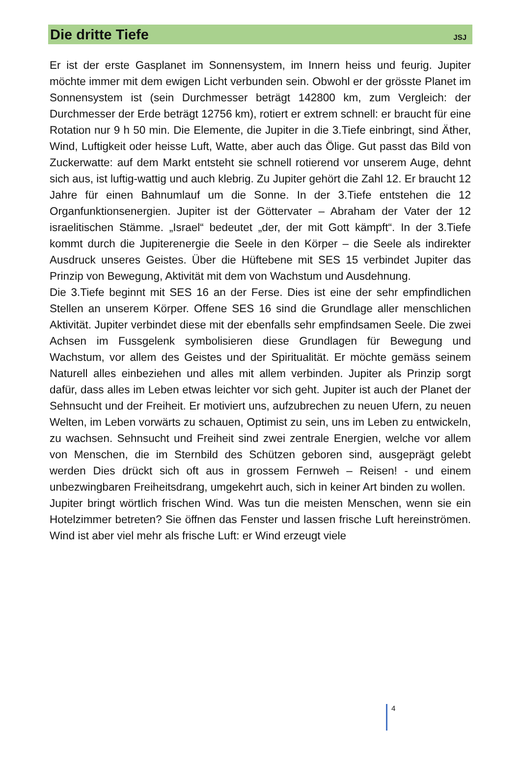Die dritte Tiefe
JSJ
Er ist der erste Gasplanet im Sonnensystem, im Innern heiss und feurig. Jupiter möchte immer mit dem ewigen Licht verbunden sein. Obwohl er der grösste Planet im Sonnensystem ist (sein Durchmesser beträgt 142800 km, zum Vergleich: der Durchmesser der Erde beträgt 12756 km), rotiert er extrem schnell: er braucht für eine Rotation nur 9 h 50 min. Die Elemente, die Jupiter in die 3.Tiefe einbringt, sind Äther, Wind, Luftigkeit oder heisse Luft, Watte, aber auch das Ölige. Gut passt das Bild von Zuckerwatte: auf dem Markt entsteht sie schnell rotierend vor unserem Auge, dehnt sich aus, ist luftig-wattig und auch klebrig. Zu Jupiter gehört die Zahl 12. Er braucht 12 Jahre für einen Bahnumlauf um die Sonne. In der 3.Tiefe entstehen die 12 Organfunktionsenergien. Jupiter ist der Göttervater – Abraham der Vater der 12 israelitischen Stämme. „Israel“ bedeutet „der, der mit Gott kämpft“. In der 3.Tiefe kommt durch die Jupiterenergie die Seele in den Körper – die Seele als indirekter Ausdruck unseres Geistes. Über die Hüftebene mit SES 15 verbindet Jupiter das Prinzip von Bewegung, Aktivität mit dem von Wachstum und Ausdehnung.
Die 3.Tiefe beginnt mit SES 16 an der Ferse. Dies ist eine der sehr empfindlichen Stellen an unserem Körper. Offene SES 16 sind die Grundlage aller menschlichen Aktivität. Jupiter verbindet diese mit der ebenfalls sehr empfindsamen Seele. Die zwei Achsen im Fussgelenk symbolisieren diese Grundlagen für Bewegung und Wachstum, vor allem des Geistes und der Spiritualität. Er möchte gemäss seinem Naturell alles einbeziehen und alles mit allem verbinden. Jupiter als Prinzip sorgt dafür, dass alles im Leben etwas leichter vor sich geht. Jupiter ist auch der Planet der Sehnsucht und der Freiheit. Er motiviert uns, aufzubrechen zu neuen Ufern, zu neuen Welten, im Leben vorwärts zu schauen, Optimist zu sein, uns im Leben zu entwickeln, zu wachsen. Sehnsucht und Freiheit sind zwei zentrale Energien, welche vor allem von Menschen, die im Sternbild des Schützen geboren sind, ausgeprägt gelebt werden Dies drückt sich oft aus in grossem Fernweh – Reisen! - und einem unbezwingbaren Freiheitsdrang, umgekehrt auch, sich in keiner Art binden zu wollen.
Jupiter bringt wörtlich frischen Wind. Was tun die meisten Menschen, wenn sie ein Hotelzimmer betreten? Sie öffnen das Fenster und lassen frische Luft hereinströmen. Wind ist aber viel mehr als frische Luft: er Wind erzeugt viele
4